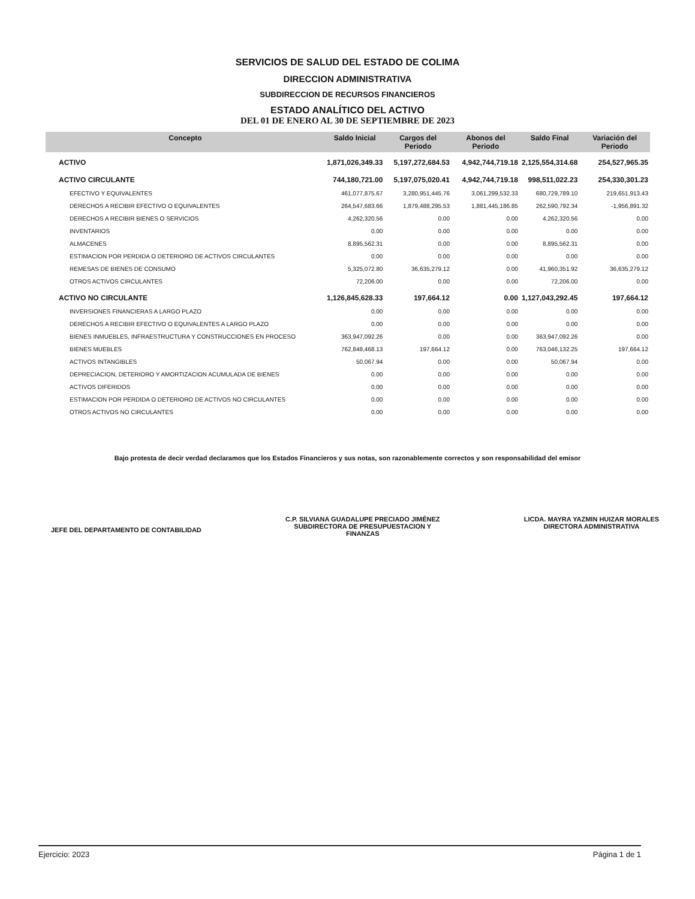SERVICIOS DE SALUD DEL ESTADO DE COLIMA
DIRECCION ADMINISTRATIVA
SUBDIRECCION DE RECURSOS FINANCIEROS
ESTADO ANALÍTICO DEL ACTIVO
DEL 01 DE ENERO AL 30 DE SEPTIEMBRE DE 2023
| Concepto | Saldo Inicial | Cargos del Periodo | Abonos del Periodo | Saldo Final | Variación del Periodo |
| --- | --- | --- | --- | --- | --- |
| ACTIVO | 1,871,026,349.33 | 5,197,272,684.53 | 4,942,744,719.18 | 2,125,554,314.68 | 254,527,965.35 |
| ACTIVO CIRCULANTE | 744,180,721.00 | 5,197,075,020.41 | 4,942,744,719.18 | 998,511,022.23 | 254,330,301.23 |
| EFECTIVO Y EQUIVALENTES | 461,077,875.67 | 3,280,951,445.76 | 3,061,299,532.33 | 680,729,789.10 | 219,651,913.43 |
| DERECHOS A RECIBIR EFECTIVO O EQUIVALENTES | 264,547,683.66 | 1,879,488,295.53 | 1,881,445,186.85 | 262,590,792.34 | -1,956,891.32 |
| DERECHOS A RECIBIR BIENES O SERVICIOS | 4,262,320.56 | 0.00 | 0.00 | 4,262,320.56 | 0.00 |
| INVENTARIOS | 0.00 | 0.00 | 0.00 | 0.00 | 0.00 |
| ALMACENES | 8,895,562.31 | 0.00 | 0.00 | 8,895,562.31 | 0.00 |
| ESTIMACION POR PERDIDA O DETERIORO DE ACTIVOS CIRCULANTES | 0.00 | 0.00 | 0.00 | 0.00 | 0.00 |
| REMESAS DE BIENES DE CONSUMO | 5,325,072.80 | 36,635,279.12 | 0.00 | 41,960,351.92 | 36,635,279.12 |
| OTROS ACTIVOS CIRCULANTES | 72,206.00 | 0.00 | 0.00 | 72,206.00 | 0.00 |
| ACTIVO NO CIRCULANTE | 1,126,845,628.33 | 197,664.12 | 0.00 | 1,127,043,292.45 | 197,664.12 |
| INVERSIONES FINANCIERAS A LARGO PLAZO | 0.00 | 0.00 | 0.00 | 0.00 | 0.00 |
| DERECHOS A RECIBIR EFECTIVO O EQUIVALENTES A LARGO PLAZO | 0.00 | 0.00 | 0.00 | 0.00 | 0.00 |
| BIENES INMUEBLES, INFRAESTRUCTURA Y CONSTRUCCIONES EN PROCESO | 363,947,092.26 | 0.00 | 0.00 | 363,947,092.26 | 0.00 |
| BIENES MUEBLES | 762,848,468.13 | 197,664.12 | 0.00 | 763,046,132.25 | 197,664.12 |
| ACTIVOS INTANGIBLES | 50,067.94 | 0.00 | 0.00 | 50,067.94 | 0.00 |
| DEPRECIACION, DETERIORO Y AMORTIZACION ACUMULADA DE BIENES | 0.00 | 0.00 | 0.00 | 0.00 | 0.00 |
| ACTIVOS DIFERIDOS | 0.00 | 0.00 | 0.00 | 0.00 | 0.00 |
| ESTIMACION POR PERDIDA O DETERIORO DE ACTIVOS NO CIRCULANTES | 0.00 | 0.00 | 0.00 | 0.00 | 0.00 |
| OTROS ACTIVOS NO CIRCULANTES | 0.00 | 0.00 | 0.00 | 0.00 | 0.00 |
Bajo protesta de decir verdad declaramos que los Estados Financieros y sus notas, son razonablemente correctos y son responsabilidad del emisor
JEFE DEL DEPARTAMENTO DE CONTABILIDAD
C.P. SILVIANA GUADALUPE PRECIADO JIMÉNEZ
SUBDIRECTORA DE PRESUPUESTACION Y
FINANZAS
LICDA. MAYRA YAZMIN HUIZAR MORALES
DIRECTORA ADMINISTRATIVA
Ejercicio: 2023 Página 1 de 1